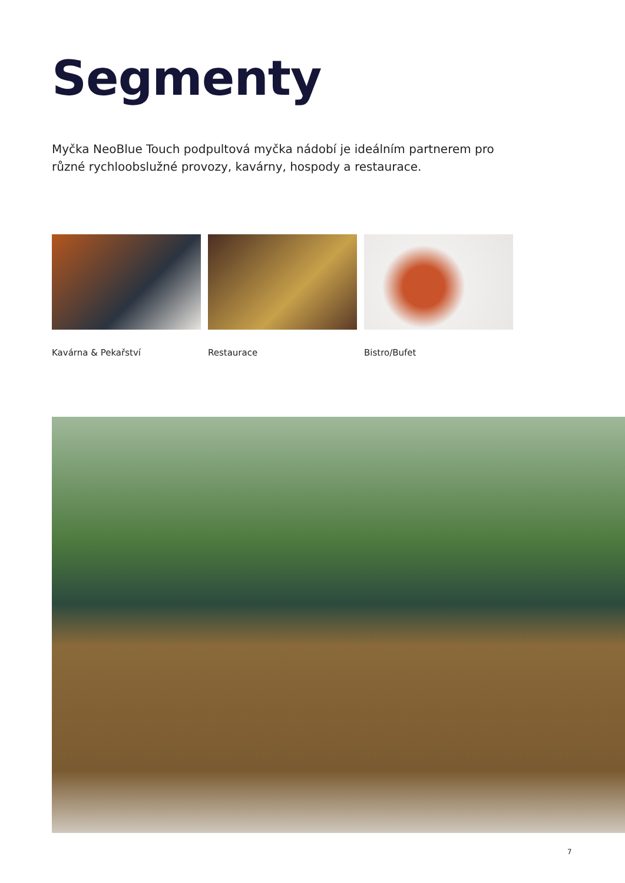Segmenty
Myčka NeoBlue Touch podpultová myčka nádobí je ideálním partnerem pro různé rychloobslužné provozy, kavárny, hospody a restaurace.
Kavárna & Pekařství Restaurace Bistro/Bufet
7